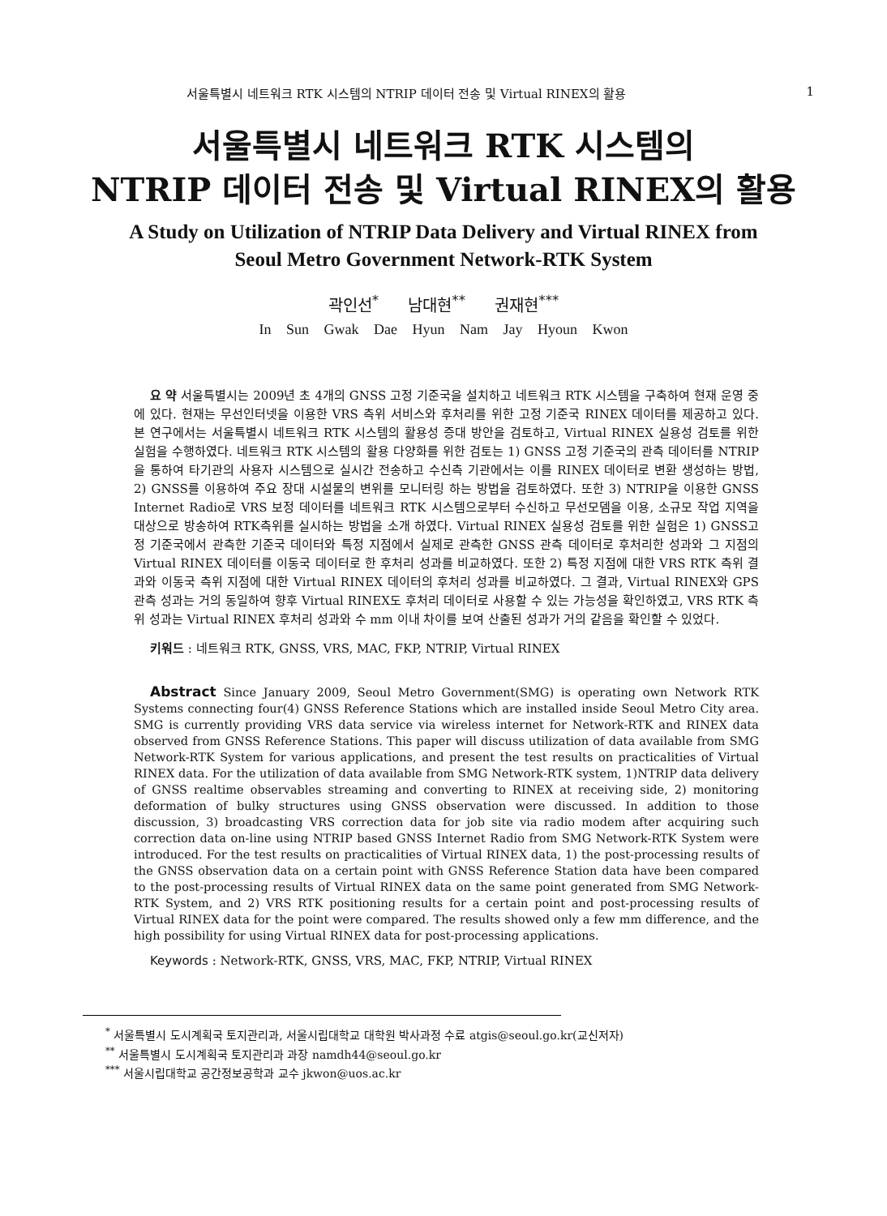서울특별시 네트워크 RTK 시스템의 NTRIP 데이터 전송 및 Virtual RINEX의 활용 1
서울특별시 네트워크 RTK 시스템의
NTRIP 데이터 전송 및 Virtual RINEX의 활용
A Study on Utilization of NTRIP Data Delivery and Virtual RINEX from
Seoul Metro Government Network-RTK System
곽인선<sup>*</sup> 남대현<sup>**</sup> 권재현<sup>***</sup>
In Sun Gwak Dae Hyun Nam Jay Hyoun Kwon
요 약 서울특별시는 2009년 초 4개의 GNSS 고정 기준국을 설치하고 네트워크 RTK 시스템을 구축하여 현재 운영 중에 있다. 현재는 무선인터넷을 이용한 VRS 측위 서비스와 후처리를 위한 고정 기준국 RINEX 데이터를 제공하고 있다. 본 연구에서는 서울특별시 네트워크 RTK 시스템의 활용성 증대 방안을 검토하고, Virtual RINEX 실용성 검토를 위한 실험을 수행하였다. 네트워크 RTK 시스템의 활용 다양화를 위한 검토는 1) GNSS 고정 기준국의 관측 데이터를 NTRIP을 통하여 타기관의 사용자 시스템으로 실시간 전송하고 수신측 기관에서는 이를 RINEX 데이터로 변환 생성하는 방법, 2) GNSS를 이용하여 주요 장대 시설물의 변위를 모니터링 하는 방법을 검토하였다. 또한 3) NTRIP을 이용한 GNSS Internet Radio로 VRS 보정 데이터를 네트워크 RTK 시스템으로부터 수신하고 무선모뎀을 이용, 소규모 작업 지역을 대상으로 방송하여 RTK측위를 실시하는 방법을 소개 하였다. Virtual RINEX 실용성 검토를 위한 실험은 1) GNSS고정 기준국에서 관측한 기준국 데이터와 특정 지점에서 실제로 관측한 GNSS 관측 데이터로 후처리한 성과와 그 지점의 Virtual RINEX 데이터를 이동국 데이터로 한 후처리 성과를 비교하였다. 또한 2) 특정 지점에 대한 VRS RTK 측위 결과와 이동국 측위 지점에 대한 Virtual RINEX 데이터의 후처리 성과를 비교하였다. 그 결과, Virtual RINEX와 GPS 관측 성과는 거의 동일하여 향후 Virtual RINEX도 후처리 데이터로 사용할 수 있는 가능성을 확인하였고, VRS RTK 측위 성과는 Virtual RINEX 후처리 성과와 수 mm 이내 차이를 보여 산출된 성과가 거의 같음을 확인할 수 있었다.
키워드 : 네트워크 RTK, GNSS, VRS, MAC, FKP, NTRIP, Virtual RINEX
Abstract Since January 2009, Seoul Metro Government(SMG) is operating own Network RTK Systems connecting four(4) GNSS Reference Stations which are installed inside Seoul Metro City area. SMG is currently providing VRS data service via wireless internet for Network-RTK and RINEX data observed from GNSS Reference Stations. This paper will discuss utilization of data available from SMG Network-RTK System for various applications, and present the test results on practicalities of Virtual RINEX data. For the utilization of data available from SMG Network-RTK system, 1)NTRIP data delivery of GNSS realtime observables streaming and converting to RINEX at receiving side, 2) monitoring deformation of bulky structures using GNSS observation were discussed. In addition to those discussion, 3) broadcasting VRS correction data for job site via radio modem after acquiring such correction data on-line using NTRIP based GNSS Internet Radio from SMG Network-RTK System were introduced. For the test results on practicalities of Virtual RINEX data, 1) the post-processing results of the GNSS observation data on a certain point with GNSS Reference Station data have been compared to the post-processing results of Virtual RINEX data on the same point generated from SMG Network-RTK System, and 2) VRS RTK positioning results for a certain point and post-processing results of Virtual RINEX data for the point were compared. The results showed only a few mm difference, and the high possibility for using Virtual RINEX data for post-processing applications.
Keywords : Network-RTK, GNSS, VRS, MAC, FKP, NTRIP, Virtual RINEX
<sup>*</sup> 서울특별시 도시계획국 토지관리과, 서울시립대학교 대학원 박사과정 수료 atgis@seoul.go.kr(교신저자)
<sup>**</sup> 서울특별시 도시계획국 토지관리과 과장 namdh44@seoul.go.kr
<sup>***</sup> 서울시립대학교 공간정보공학과 교수 jkwon@uos.ac.kr